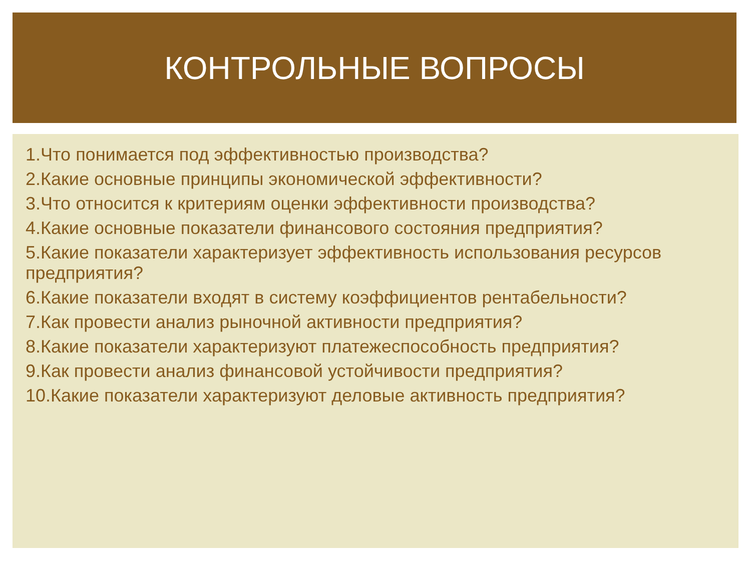КОНТРОЛЬНЫЕ ВОПРОСЫ
1.Что понимается под эффективностью производства?
2.Какие основные принципы экономической эффективности?
3.Что относится к критериям оценки эффективности производства?
4.Какие основные показатели финансового состояния предприятия?
5.Какие показатели характеризует эффективность использования ресурсов предприятия?
6.Какие показатели входят в систему коэффициентов рентабельности?
7.Как провести анализ рыночной активности предприятия?
8.Какие показатели характеризуют платежеспособность предприятия?
9.Как провести анализ финансовой устойчивости предприятия?
10.Какие показатели характеризуют деловые активность предприятия?